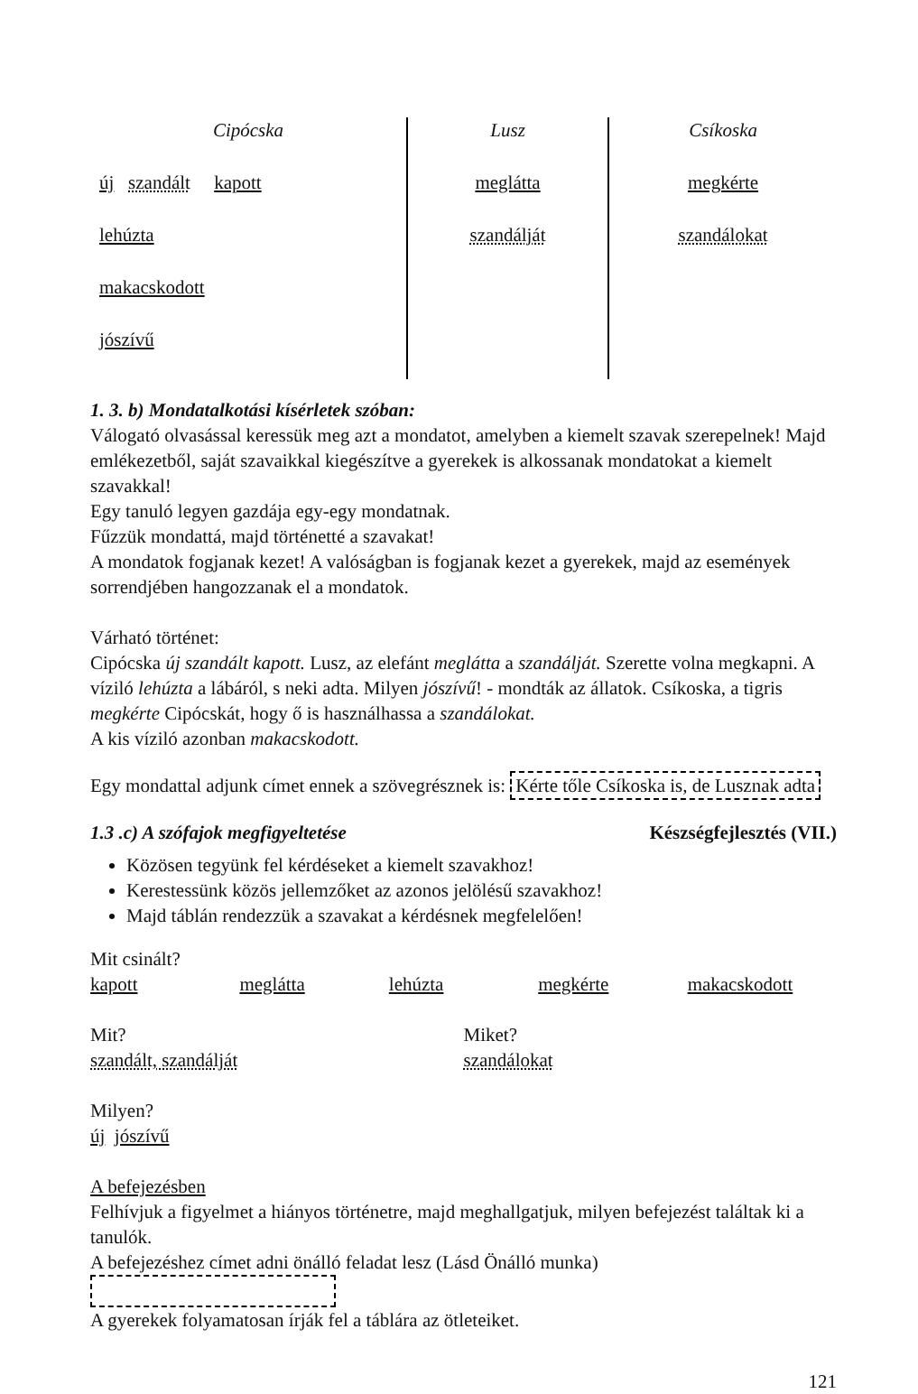| Cipócska | Lusz | Csíkoska |
| --- | --- | --- |
| új szandált kapott | meglátta | megkérte |
| lehúzta | szandálját | szandálokat |
| makacskodott | | |
| jószívű | | |
1. 3. b) Mondatalkotási kísérletek szóban:
Válogató olvasással keressük meg azt a mondatot, amelyben a kiemelt szavak szerepelnek! Majd emlékezetből, saját szavaikkal kiegészítve a gyerekek is alkossanak mondatokat a kiemelt szavakkal!
Egy tanuló legyen gazdája egy-egy mondatnak.
Fűzzük mondattá, majd történetté a szavakat!
A mondatok fogjanak kezet! A valóságban is fogjanak kezet a gyerekek, majd az események sorrendjében hangozzanak el a mondatok.
Várható történet:
Cipócska új szandált kapott. Lusz, az elefánt meglátta a szandálját. Szerette volna megkapni. A víziló lehúzta a lábáról, s neki adta. Milyen jószívű! - mondták az állatok. Csíkoska, a tigris megkérte Cipócskát, hogy ő is használhassa a szandálokat.
A kis víziló azonban makacskodott.
Egy mondattal adjunk címet ennek a szövegrésznek is: Kérte tőle Csíkoska is, de Lusznak adta
1.3 .c) A szófajok megfigyeltetése Készségfejlesztés (VII.)
Közösen tegyünk fel kérdéseket a kiemelt szavakhoz!
Kerestessünk közös jellemzőket az azonos jelölésű szavakhoz!
Majd táblán rendezzük a szavakat a kérdésnek megfelelően!
Mit csinált?
kapott meglátta lehúzta megkérte makacskodott
Mit?
szandált, szandálját Miket?
szandálokat
Milyen?
új jószívű
A befejezésben
Felhívjuk a figyelmet a hiányos történetre, majd meghallgatjuk, milyen befejezést találtak ki a tanulók.
A befejezéshez címet adni önálló feladat lesz (Lásd Önálló munka)
A gyerekek folyamatosan írják fel a táblára az ötleteiket.
121